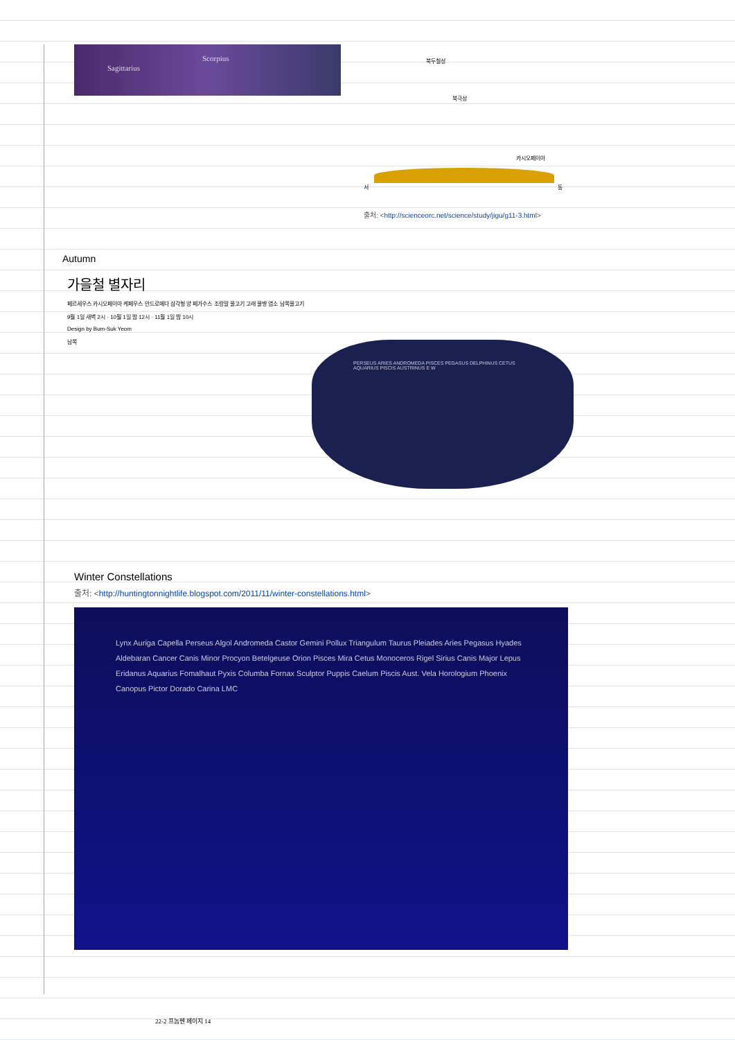Sagittarius
Scorpius
북두칠성
북극성
카시오페이아
서 동
출처: <http://scienceorc.net/science/study/jigu/g11-3.html>
Autumn
가을철 별자리
페르세우스 카시오페이아 케페우스 안드로메다 삼각형 양 페가수스 조랑말 물고기 고래 물병 염소 남쪽물고기
9월 1일 새벽 2시 · 10월 1일 밤 12시 · 11월 1일 밤 10시
Design by Bum-Suk Yeom
남쪽
PERSEUS ARIES ANDROMEDA PISCES PEGASUS DELPHINUS CETUS AQUARIUS PISCIS AUSTRINUS E W
Winter Constellations
출처: <http://huntingtonnightlife.blogspot.com/2011/11/winter-constellations.html>
Lynx Auriga Capella Perseus Algol Andromeda Castor Gemini Pollux Triangulum Taurus Pleiades Aries Pegasus Hyades Aldebaran Cancer Canis Minor Procyon Betelgeuse Orion Pisces Mira Cetus Monoceros Rigel Sirius Canis Major Lepus Eridanus Aquarius Fomalhaut Pyxis Columba Fornax Sculptor Puppis Caelum Piscis Aust. Vela Horologium Phoenix Canopus Pictor Dorado Carina LMC
22-2 프놈펜 페이지 14